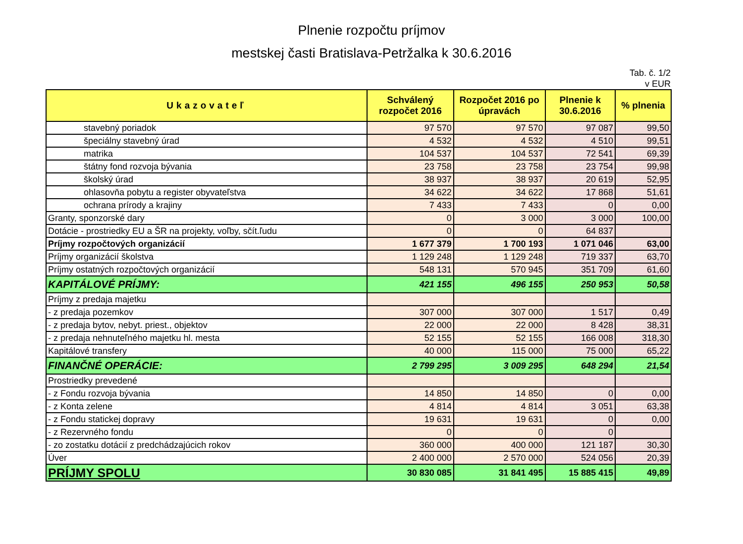Plnenie rozpočtu príjmov
mestskej časti Bratislava-Petržalka k 30.6.2016
Tab. č. 1/2
v EUR
| Ukazovateľ | Schválený rozpočet 2016 | Rozpočet 2016 po úpravách | Plnenie k 30.6.2016 | % plnenia |
| --- | --- | --- | --- | --- |
| stavebný poriadok | 97 570 | 97 570 | 97 087 | 99,50 |
| špeciálny stavebný úrad | 4 532 | 4 532 | 4 510 | 99,51 |
| matrika | 104 537 | 104 537 | 72 541 | 69,39 |
| štátny fond rozvoja bývania | 23 758 | 23 758 | 23 754 | 99,98 |
| školský úrad | 38 937 | 38 937 | 20 619 | 52,95 |
| ohlasovňa pobytu a register obyvateľstva | 34 622 | 34 622 | 17 868 | 51,61 |
| ochrana prírody a krajiny | 7 433 | 7 433 | 0 | 0,00 |
| Granty, sponzorské dary | 0 | 3 000 | 3 000 | 100,00 |
| Dotácie - prostriedky EU a ŠR na projekty, voľby, sčít.ľudu | 0 | 0 | 64 837 | |
| Príjmy rozpočtových organizácií | 1 677 379 | 1 700 193 | 1 071 046 | 63,00 |
| Príjmy organizácií školstva | 1 129 248 | 1 129 248 | 719 337 | 63,70 |
| Príjmy ostatných rozpočtových organizácií | 548 131 | 570 945 | 351 709 | 61,60 |
| KAPITÁLOVÉ PRÍJMY: | 421 155 | 496 155 | 250 953 | 50,58 |
| Príjmy z predaja majetku | | | | |
| - z predaja pozemkov | 307 000 | 307 000 | 1 517 | 0,49 |
| - z predaja bytov, nebyt. priest., objektov | 22 000 | 22 000 | 8 428 | 38,31 |
| - z predaja nehnuteľného majetku hl. mesta | 52 155 | 52 155 | 166 008 | 318,30 |
| Kapitálové transfery | 40 000 | 115 000 | 75 000 | 65,22 |
| FINANČNÉ OPERÁCIE: | 2 799 295 | 3 009 295 | 648 294 | 21,54 |
| Prostriedky prevedené | | | | |
| - z Fondu rozvoja bývania | 14 850 | 14 850 | 0 | 0,00 |
| - z Konta zelene | 4 814 | 4 814 | 3 051 | 63,38 |
| - z Fondu statickej dopravy | 19 631 | 19 631 | 0 | 0,00 |
| - z Rezervného fondu | 0 | 0 | 0 | |
| - zo zostatku dotácií z predchádzajúcich rokov | 360 000 | 400 000 | 121 187 | 30,30 |
| Úver | 2 400 000 | 2 570 000 | 524 056 | 20,39 |
| PRÍJMY SPOLU | 30 830 085 | 31 841 495 | 15 885 415 | 49,89 |